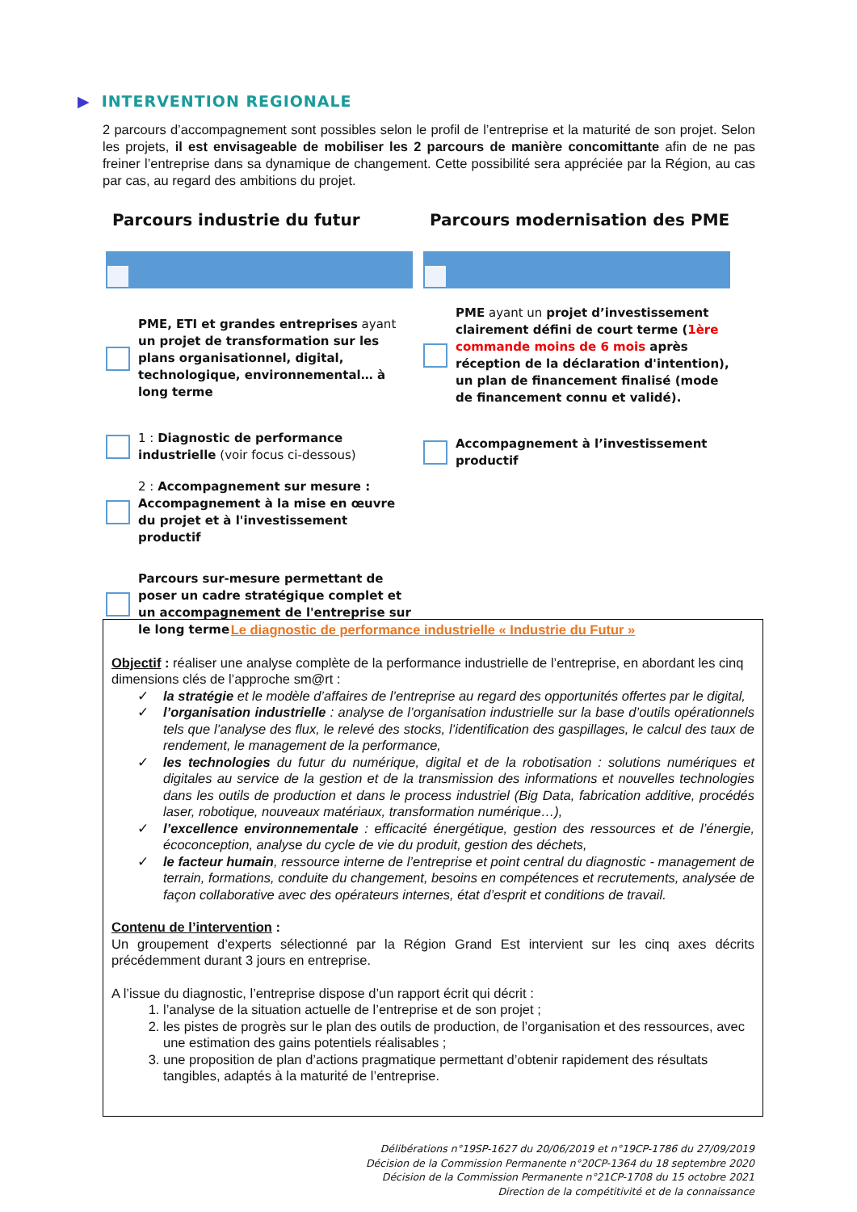▶ INTERVENTION REGIONALE
2 parcours d’accompagnement sont possibles selon le profil de l’entreprise et la maturité de son projet. Selon les projets, il est envisageable de mobiliser les 2 parcours de manière concomittante afin de ne pas freiner l’entreprise dans sa dynamique de changement. Cette possibilité sera appréciée par la Région, au cas par cas, au regard des ambitions du projet.
Parcours industrie du futur
PME, ETI et grandes entreprises ayant un projet de transformation sur les plans organisationnel, digital, technologique, environnemental… à long terme
1 : Diagnostic de performance industrielle (voir focus ci-dessous)
2 : Accompagnement sur mesure : Accompagnement à la mise en œuvre du projet et à l'investissement productif
Parcours sur-mesure permettant de poser un cadre stratégique complet et un accompagnement de l'entreprise sur le long terme
Parcours modernisation des PME
PME ayant un projet d’investissement clairement défini de court terme (1ère commande moins de 6 mois après réception de la déclaration d'intention), un plan de financement finalisé (mode de financement connu et validé).
Accompagnement à l’investissement productif
Le diagnostic de performance industrielle « Industrie du Futur »
Objectif : réaliser une analyse complète de la performance industrielle de l’entreprise, en abordant les cinq dimensions clés de l’approche sm@rt :
✓ la stratégie et le modèle d’affaires de l’entreprise au regard des opportunités offertes par le digital,
✓ l’organisation industrielle : analyse de l’organisation industrielle sur la base d’outils opérationnels tels que l’analyse des flux, le relevé des stocks, l’identification des gaspillages, le calcul des taux de rendement, le management de la performance,
✓ les technologies du futur du numérique, digital et de la robotisation : solutions numériques et digitales au service de la gestion et de la transmission des informations et nouvelles technologies dans les outils de production et dans le process industriel (Big Data, fabrication additive, procédés laser, robotique, nouveaux matériaux, transformation numérique…),
✓ l’excellence environnementale : efficacité énergétique, gestion des ressources et de l’énergie, écoconception, analyse du cycle de vie du produit, gestion des déchets,
✓ le facteur humain, ressource interne de l’entreprise et point central du diagnostic - management de terrain, formations, conduite du changement, besoins en compétences et recrutements, analysée de façon collaborative avec des opérateurs internes, état d’esprit et conditions de travail.
Contenu de l’intervention :
Un groupement d’experts sélectionné par la Région Grand Est intervient sur les cinq axes décrits précédemment durant 3 jours en entreprise.
A l’issue du diagnostic, l’entreprise dispose d’un rapport écrit qui décrit :
1. l’analyse de la situation actuelle de l’entreprise et de son projet ;
2. les pistes de progrès sur le plan des outils de production, de l’organisation et des ressources, avec une estimation des gains potentiels réalisables ;
3. une proposition de plan d’actions pragmatique permettant d’obtenir rapidement des résultats tangibles, adaptés à la maturité de l’entreprise.
Délibérations n°19SP-1627 du 20/06/2019 et n°19CP-1786 du 27/09/2019
Décision de la Commission Permanente n°20CP-1364 du 18 septembre 2020
Décision de la Commission Permanente n°21CP-1708 du 15 octobre 2021
Direction de la compétitivité et de la connaissance